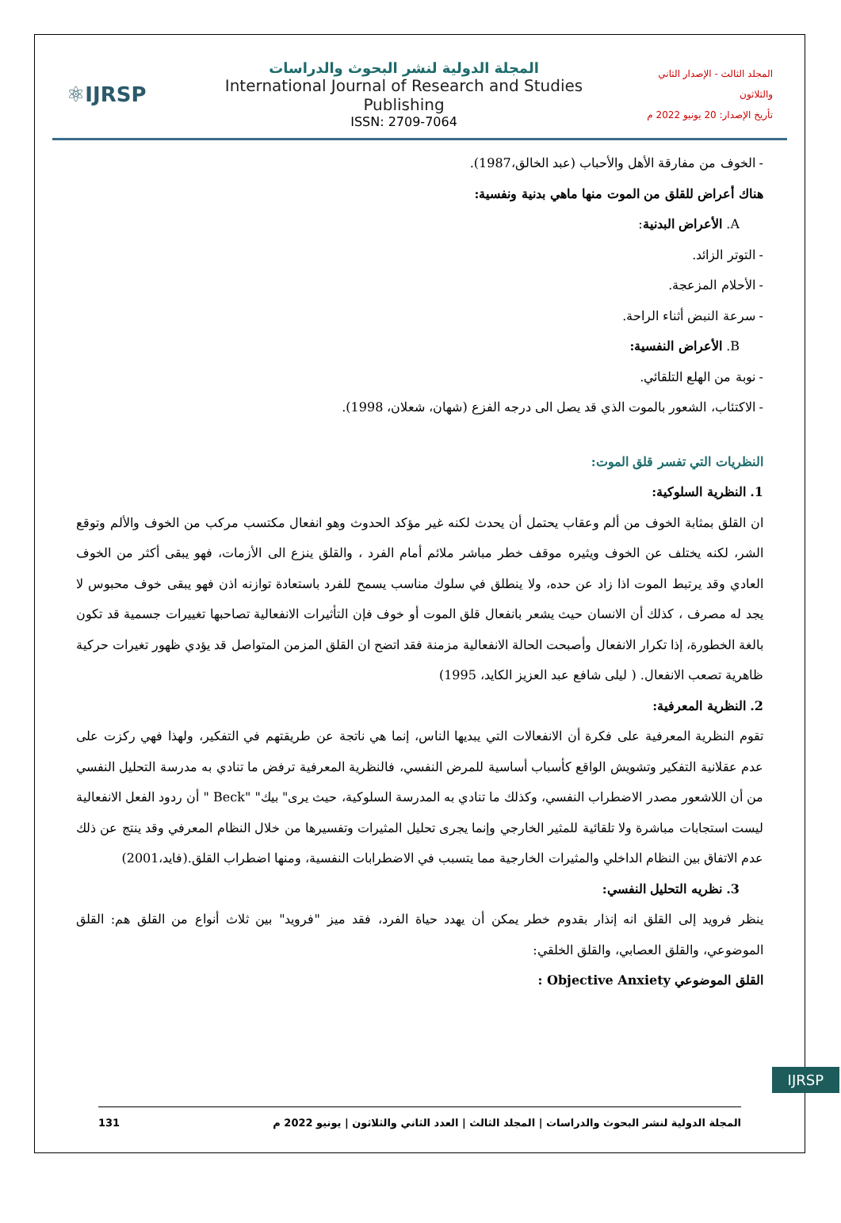⚛IJRSP
المجلة الدولية لنشر البحوث والدراسات
International Journal of Research and Studies Publishing
ISSN: 2709-7064
المجلد الثالث - الإصدار الثاني والثلاثون
تأريخ الإصدار: 20 يونيو 2022 م
- الخوف من مفارقة الأهل والأحباب (عبد الخالق،1987).
هناك أعراض للقلق من الموت منها ماهي بدنية ونفسية:
A. الأعراض البدنية:
- التوتر الزائد.
- الأحلام المزعجة.
- سرعة النبض أثناء الراحة.
B. الأعراض النفسية:
- نوبة من الهلع التلقائي.
- الاكتئاب، الشعور بالموت الذي قد يصل الى درجه الفزع (شهان، شعلان، 1998).
النظريات التي تفسر قلق الموت:
1. النظرية السلوكية:
ان القلق بمثابة الخوف من ألم وعقاب يحتمل أن يحدث لكنه غير مؤكد الحدوث وهو انفعال مكتسب مركب من الخوف والألم وتوقع الشر، لكنه يختلف عن الخوف ويثيره موقف خطر مباشر ملائم أمام الفرد ، والقلق ينزع الى الأزمات، فهو يبقى أكثر من الخوف العادي وقد يرتبط الموت اذا زاد عن حده، ولا ينطلق في سلوك مناسب يسمح للفرد باستعادة توازنه اذن فهو يبقى خوف محبوس لا يجد له مصرف ، كذلك أن الانسان حيث يشعر بانفعال قلق الموت أو خوف فإن التأثيرات الانفعالية تصاحبها تغييرات جسمية قد تكون بالغة الخطورة، إذا تكرار الانفعال وأصبحت الحالة الانفعالية مزمنة فقد اتضح ان القلق المزمن المتواصل قد يؤدي ظهور تغيرات حركية ظاهرية تصعب الانفعال. ( ليلى شافع عبد العزيز الكايد، 1995)
2. النظرية المعرفية:
تقوم النظرية المعرفية على فكرة أن الانفعالات التي يبديها الناس، إنما هي ناتجة عن طريقتهم في التفكير، ولهذا فهي ركزت على عدم عقلانية التفكير وتشويش الواقع كأسباب أساسية للمرض النفسي، فالنظرية المعرفية ترفض ما تنادي به مدرسة التحليل النفسي من أن اللاشعور مصدر الاضطراب النفسي، وكذلك ما تنادي به المدرسة السلوكية، حيث يرى" بيك" "Beck " أن ردود الفعل الانفعالية ليست استجابات مباشرة ولا تلقائية للمثير الخارجي وإنما يجرى تحليل المثيرات وتفسيرها من خلال النظام المعرفي وقد ينتج عن ذلك عدم الاتفاق بين النظام الداخلي والمثيرات الخارجية مما يتسبب في الاضطرابات النفسية، ومنها اضطراب القلق.(فايد،2001)
3. نظريه التحليل النفسي:
ينظر فرويد إلى القلق انه إنذار بقدوم خطر يمكن أن يهدد حياة الفرد، فقد ميز "فرويد" بين ثلاث أنواع من القلق هم: القلق الموضوعي، والقلق العصابي، والقلق الخلقي:
القلق الموضوعي Objective Anxiety :
IJRSP
المجلة الدولية لنشر البحوث والدراسات | المجلد الثالث | العدد الثاني والثلاثون | يونيو 2022 م 131